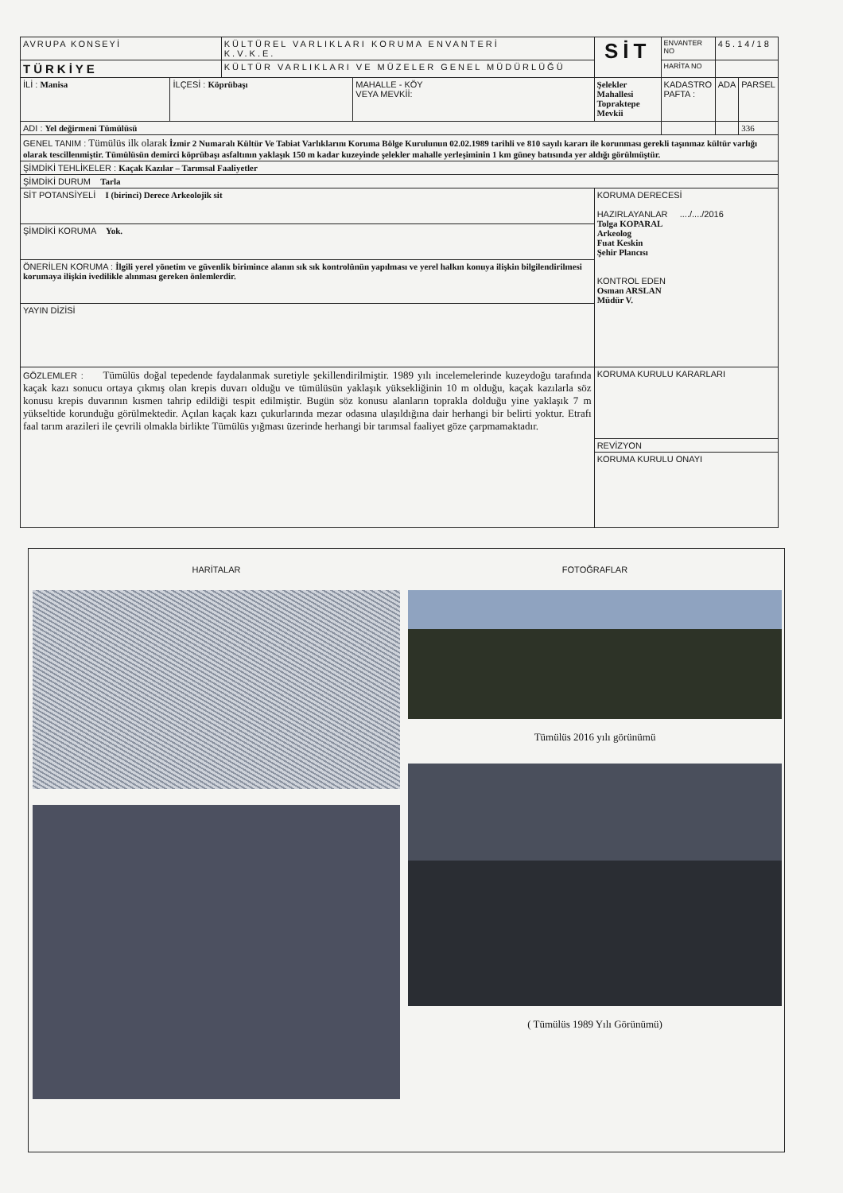| AVRUPA KONSEYİ | | KÜLTÜREL VARLIKLARI KORUMA ENVANTERİ K.V.K.E. | | | SİT | ENVANTER NO | 4 5 . 1 4 / 1 8 | |
| TÜRKİYE | | KÜLTÜR VARLIKLARI VE MÜZELER GENEL MÜDÜRLÜĞÜ | | | | HARİTA NO | | |
| İLİ : Manisa | İLÇESİ : Köprübaşı | | MAHALLE - KÖY VEYA MEVKİİ: | Şelekler Mahallesi Topraktepe Mevkii | | KADASTRO PAFTA : | ADA | PARSEL |
| ADI : Yel değirmeni Tümülüsü | | | | | | | | 336 |
| GENEL TANIM : Tümülüs ilk olarak İzmir 2 Numaralı Kültür Ve Tabiat Varlıklarını Koruma Bölge Kurulunun 02.02.1989 tarihli ve 810 sayılı kararı ile korunması gerekli taşınmaz kültür varlığı olarak tescillenmiştir. Tümülüsün demirci köprübaşı asfaltının yaklaşık 150 m kadar kuzeyinde şelekler mahalle yerleşiminin 1 km güney batısında yer aldığı görülmüştür. | | | | | | | | |
| ŞİMDİKİ TEHLİKELER : Kaçak Kazılar – Tarımsal Faaliyetler | | | | | | | | |
| ŞİMDİKİ DURUM Tarla | | | | | | | | |
| SİT POTANSİYELİ I (birinci) Derece Arkeolojik sit | | | | | KORUMA DERECESİ HAZIRLAYANLAR ..../..../2016 Tolga KOPARAL Arkeolog Fuat Keskin Şehir Plancısı KONTROL EDEN Osman ARSLAN Müdür V. | | | |
| ŞİMDİKİ KORUMA Yok. | | | | | | | | |
| ÖNERİLEN KORUMA : İlgili yerel yönetim ve güvenlik birimince alanın sık sık kontrolünün yapılması ve yerel halkın konuya ilişkin bilgilendirilmesi korumaya ilişkin ivedilikle alınması gereken önlemlerdir. | | | | | | | | |
| YAYIN DİZİSİ | | | | | | | | |
| GÖZLEMLER : Tümülüs doğal tepedende faydalanmak suretiyle şekillendirilmiştir. 1989 yılı incelemelerinde kuzeydoğu tarafında kaçak kazı sonucu ortaya çıkmış olan krepis duvarı olduğu ve tümülüsün yaklaşık yüksekliğinin 10 m olduğu, kaçak kazılarla söz konusu krepis duvarının kısmen tahrip edildiği tespit edilmiştir. Bugün söz konusu alanların toprakla dolduğu yine yaklaşık 7 m yükseltide korunduğu görülmektedir. Açılan kaçak kazı çukurlarında mezar odasına ulaşıldığına dair herhangi bir belirti yoktur. Etrafı faal tarım arazileri ile çevrili olmakla birlikte Tümülüs yığması üzerinde herhangi bir tarımsal faaliyet göze çarpmamaktadır. | | | | | KORUMA KURULU KARARLARI | | | |
| | | | | | REVİZYON | | | |
| | | | | | KORUMA KURULU ONAYI | | | |
HARİTALAR FOTOĞRAFLAR
Tümülüs 2016 yılı görünümü
( Tümülüs 1989 Yılı Görünümü)